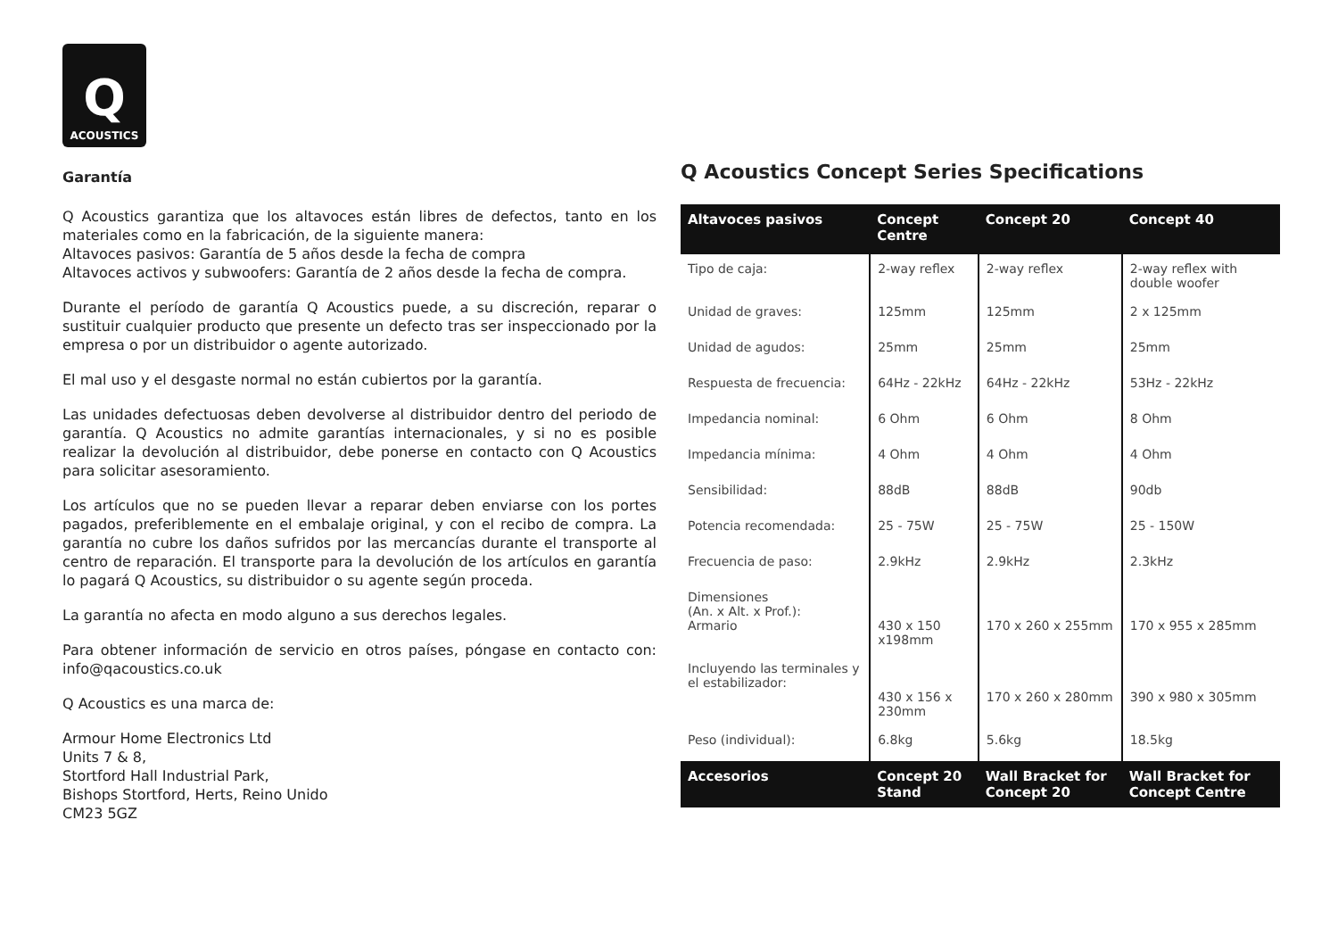Q
ACOUSTICS
Garantía
Q Acoustics garantiza que los altavoces están libres de defectos, tanto en los materiales como en la fabricación, de la siguiente manera:
Altavoces pasivos: Garantía de 5 años desde la fecha de compra
Altavoces activos y subwoofers: Garantía de 2 años desde la fecha de compra.
Durante el período de garantía Q Acoustics puede, a su discreción, reparar o sustituir cualquier producto que presente un defecto tras ser inspeccionado por la empresa o por un distribuidor o agente autorizado.
El mal uso y el desgaste normal no están cubiertos por la garantía.
Las unidades defectuosas deben devolverse al distribuidor dentro del periodo de garantía. Q Acoustics no admite garantías internacionales, y si no es posible realizar la devolución al distribuidor, debe ponerse en contacto con Q Acoustics para solicitar asesoramiento.
Los artículos que no se pueden llevar a reparar deben enviarse con los portes pagados, preferiblemente en el embalaje original, y con el recibo de compra. La garantía no cubre los daños sufridos por las mercancías durante el transporte al centro de reparación. El transporte para la devolución de los artículos en garantía lo pagará Q Acoustics, su distribuidor o su agente según proceda.
La garantía no afecta en modo alguno a sus derechos legales.
Para obtener información de servicio en otros países, póngase en contacto con: info@qacoustics.co.uk
Q Acoustics es una marca de:
Armour Home Electronics Ltd
Units 7 & 8,
Stortford Hall Industrial Park,
Bishops Stortford, Herts, Reino Unido
CM23 5GZ
Q Acoustics Concept Series Specifications
| Altavoces pasivos | Concept Centre | Concept 20 | Concept 40 |
| --- | --- | --- | --- |
| Tipo de caja: | 2-way reflex | 2-way reflex | 2-way reflex with double woofer |
| Unidad de graves: | 125mm | 125mm | 2 x 125mm |
| Unidad de agudos: | 25mm | 25mm | 25mm |
| Respuesta de frecuencia: | 64Hz - 22kHz | 64Hz - 22kHz | 53Hz - 22kHz |
| Impedancia nominal: | 6 Ohm | 6 Ohm | 8 Ohm |
| Impedancia mínima: | 4 Ohm | 4 Ohm | 4 Ohm |
| Sensibilidad: | 88dB | 88dB | 90db |
| Potencia recomendada: | 25 - 75W | 25 - 75W | 25 - 150W |
| Frecuencia de paso: | 2.9kHz | 2.9kHz | 2.3kHz |
| Dimensiones (An. x Alt. x Prof.): Armario | 430 x 150 x198mm | 170 x 260 x 255mm | 170 x 955 x 285mm |
| Incluyendo las terminales y el estabilizador: | 430 x 156 x 230mm | 170 x 260 x 280mm | 390 x 980 x 305mm |
| Peso (individual): | 6.8kg | 5.6kg | 18.5kg |
| Accesorios | Concept 20 Stand | Wall Bracket for Concept 20 | Wall Bracket for Concept Centre |